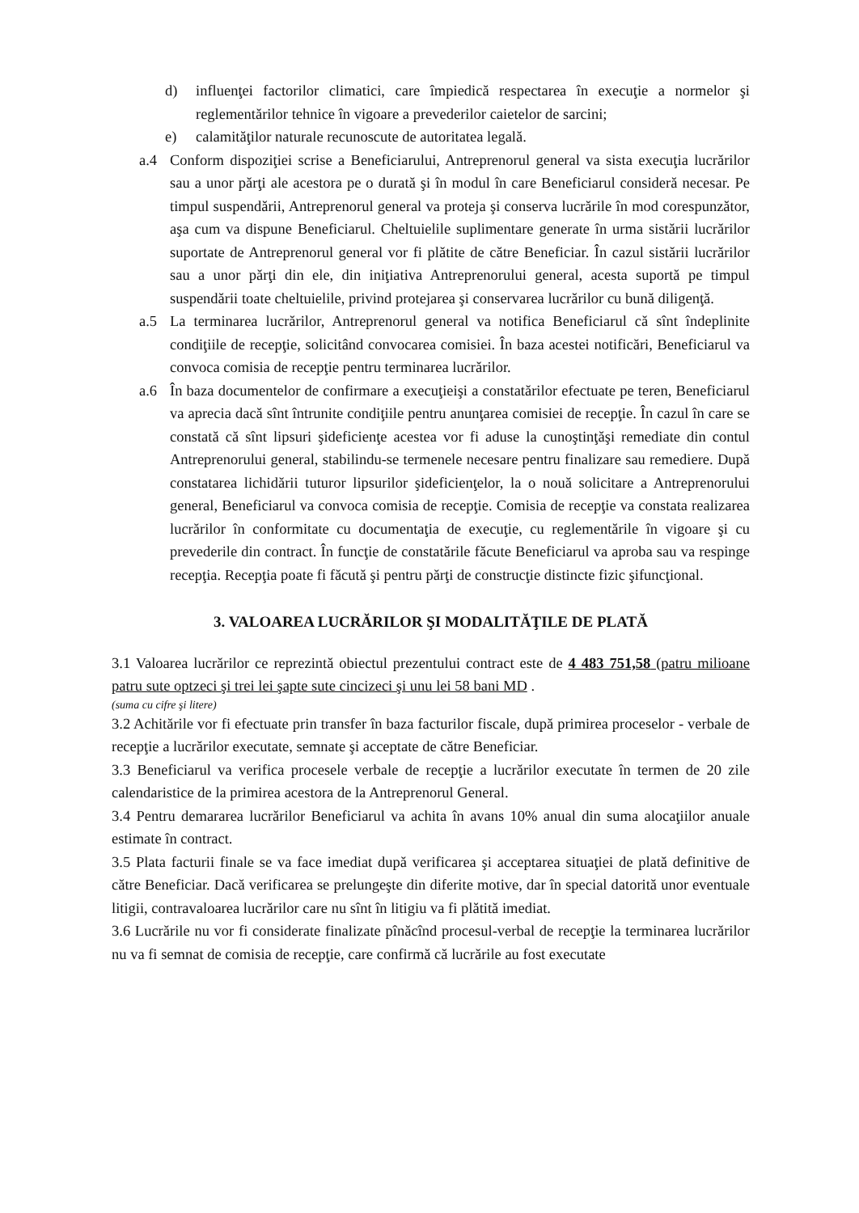d) influenţei factorilor climatici, care împiedică respectarea în execuţie a normelor şi reglementărilor tehnice în vigoare a prevederilor caietelor de sarcini;
e) calamităţilor naturale recunoscute de autoritatea legală.
a.4 Conform dispoziţiei scrise a Beneficiarului, Antreprenorul general va sista execuţia lucrărilor sau a unor părţi ale acestora pe o durată şi în modul în care Beneficiarul consideră necesar. Pe timpul suspendării, Antreprenorul general va proteja şi conserva lucrările în mod corespunzător, aşa cum va dispune Beneficiarul. Cheltuielile suplimentare generate în urma sistării lucrărilor suportate de Antreprenorul general vor fi plătite de către Beneficiar. În cazul sistării lucrărilor sau a unor părţi din ele, din iniţiativa Antreprenorului general, acesta suportă pe timpul suspendării toate cheltuielile, privind protejarea şi conservarea lucrărilor cu bună diligenţă.
a.5 La terminarea lucrărilor, Antreprenorul general va notifica Beneficiarul că sînt îndeplinite condiţiile de recepţie, solicitând convocarea comisiei. În baza acestei notificări, Beneficiarul va convoca comisia de recepţie pentru terminarea lucrărilor.
a.6 În baza documentelor de confirmare a execuţieişi a constatărilor efectuate pe teren, Beneficiarul va aprecia dacă sînt întrunite condiţiile pentru anunţarea comisiei de recepţie. În cazul în care se constată că sînt lipsuri şideficienţe acestea vor fi aduse la cunoştinţăşi remediate din contul Antreprenorului general, stabilindu-se termenele necesare pentru finalizare sau remediere. După constatarea lichidării tuturor lipsurilor şideficienţelor, la o nouă solicitare a Antreprenorului general, Beneficiarul va convoca comisia de recepţie. Comisia de recepţie va constata realizarea lucrărilor în conformitate cu documentaţia de execuţie, cu reglementările în vigoare şi cu prevederile din contract. În funcţie de constatările făcute Beneficiarul va aproba sau va respinge recepţia. Recepţia poate fi făcută şi pentru părţi de construcţie distincte fizic şifuncţional.
3. VALOAREA LUCRĂRILOR ŞI MODALITĂŢILE DE PLATĂ
3.1 Valoarea lucrărilor ce reprezintă obiectul prezentului contract este de 4 483 751,58 (patru milioane patru sute optzeci şi trei lei şapte sute cincizeci şi unu lei 58 bani MD .
(suma cu cifre şi litere)
3.2 Achitările vor fi efectuate prin transfer în baza facturilor fiscale, după primirea proceselor - verbale de recepţie a lucrărilor executate, semnate şi acceptate de către Beneficiar.
3.3 Beneficiarul va verifica procesele verbale de recepţie a lucrărilor executate în termen de 20 zile calendaristice de la primirea acestora de la Antreprenorul General.
3.4 Pentru demararea lucrărilor Beneficiarul va achita în avans 10% anual din suma alocaţiilor anuale estimate în contract.
3.5 Plata facturii finale se va face imediat după verificarea şi acceptarea situaţiei de plată definitive de către Beneficiar. Dacă verificarea se prelungeşte din diferite motive, dar în special datorită unor eventuale litigii, contravaloarea lucrărilor care nu sînt în litigiu va fi plătită imediat.
3.6 Lucrările nu vor fi considerate finalizate pînăcînd procesul-verbal de recepţie la terminarea lucrărilor nu va fi semnat de comisia de recepţie, care confirmă că lucrările au fost executate